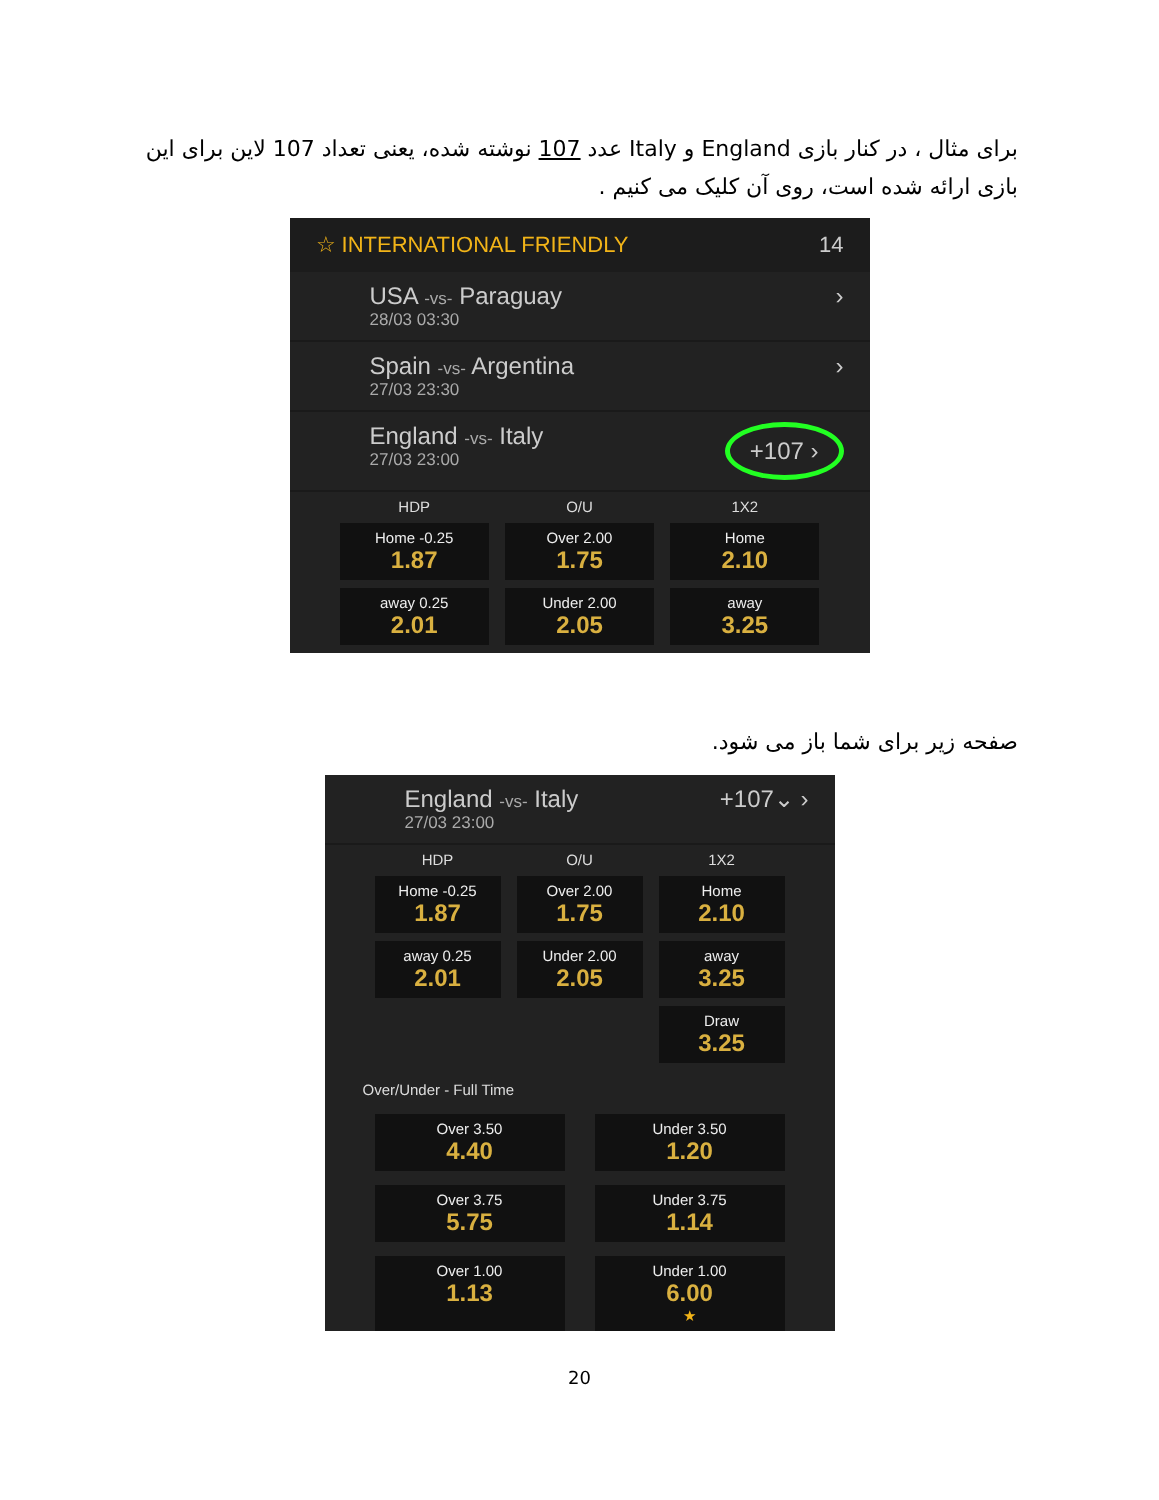برای مثال ، در کنار بازی England و Italy عدد 107 نوشته شده، یعنی تعداد 107 لاین برای این بازی ارائه شده است، روی آن کلیک می کنیم .
☆ INTERNATIONAL FRIENDLY 14
USA -vs- Paraguay
28/03 03:30
›
Spain -vs- Argentina
27/03 23:30
›
England -vs- Italy
27/03 23:00
+107 ›
HDP O/U 1X2
Home -0.25
1.87
Over 2.00
1.75
Home
2.10
away 0.25
2.01
Under 2.00
2.05
away
3.25
صفحه زیر برای شما باز می شود.
England -vs- Italy
27/03 23:00
+107⌄ ›
HDP O/U 1X2
Home -0.25
1.87
Over 2.00
1.75
Home
2.10
away 0.25
2.01
Under 2.00
2.05
away
3.25
Draw
3.25
Over/Under - Full Time
Over 3.50
4.40
Under 3.50
1.20
Over 3.75
5.75
Under 3.75
1.14
Over 1.00
1.13
Under 1.00
6.00
★
20